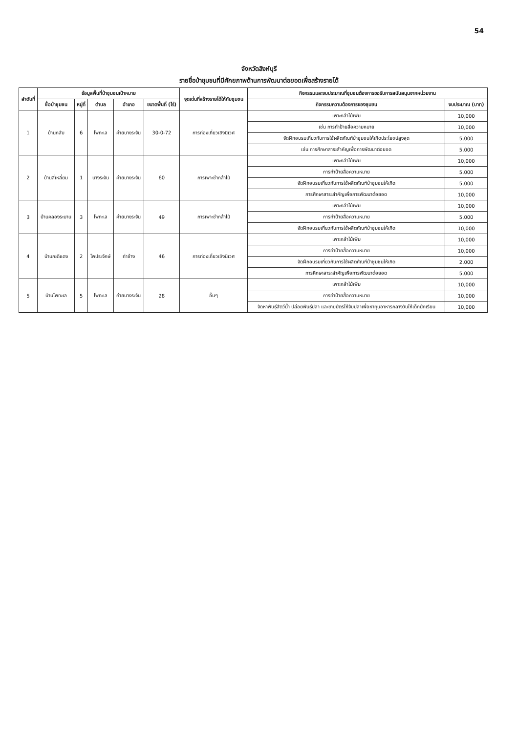54
จังหวัดสิงห์บุรี
รายชื่อป่าชุมชนที่มีศักยภาพด้านการพัฒนาต่อยอดเพื่อสร้างรายได้
| ลำดับที่ | ข้อมูลพื้นที่ป่าชุมชนเป้าหมาย | | | | | จุดเด่นที่สร้างรายได้ให้กับชุมชน | กิจกรรมและงบประมาณที่ชุมชนต้องการขอรับการสนับสนุนจากหน่วยงาน | |
| --- | --- | --- | --- | --- | --- | --- | --- | --- |
| | ชื่อป่าชุมชน | หมู่ที่ | ตำบล | อำเภอ | ขนาดพื้นที่ (ไร่) | | กิจกรรมความต้องการของชุมชน | งบประมาณ (บาท) |
| 1 | บ้านกลับ | 6 | โพทะเล | ค่ายบางระจัน | 30-0-72 | การท่องเที่ยวเชิงนิเวศ | เพาะกล้าไม้เพิ่ม | 10,000 |
| | | | | | | | เช่น การทำป้ายสื่อความหมาย | 10,000 |
| | | | | | | | จัดฝึกอบรมเกี่ยวกับการใช้ผลิตภัณฑ์ป่าชุมชนให้เกิดประโยชน์สูงสุด | 5,000 |
| | | | | | | | เช่น การศึกษาสาระสำคัญเพื่อการพัฒนาต่อยอด | 5,000 |
| 2 | บ้านสี่เหลี่ยม | 1 | บางระจัน | ค่ายบางระจัน | 60 | การเพาะชำกล้าไม้ | เพาะกล้าไม้เพิ่ม | 10,000 |
| | | | | | | | การทำป้ายสื่อความหมาย | 5,000 |
| | | | | | | | จัดฝึกอบรมเกี่ยวกับการใช้ผลิตภัณฑ์ป่าชุมชนให้เกิด | 5,000 |
| | | | | | | | การศึกษาสาระสำคัญเพื่อการพัฒนาต่อยอด | 10,000 |
| 3 | บ้านคลองระมาน | 3 | โพทะเล | ค่ายบางระจัน | 49 | การเพาะชำกล้าไม้ | เพาะกล้าไม้เพิ่ม | 10,000 |
| | | | | | | | การทำป้ายสื่อความหมาย | 5,000 |
| | | | | | | | จัดฝึกอบรมเกี่ยวกับการใช้ผลิตภัณฑ์ป่าชุมชนให้เกิด | 10,000 |
| 4 | บ้านกะดีแดง | 2 | โพประจักษ์ | ท่าช้าง | 46 | การท่องเที่ยวเชิงนิเวศ | เพาะกล้าไม้เพิ่ม | 10,000 |
| | | | | | | | การทำป้ายสื่อความหมาย | 10,000 |
| | | | | | | | จัดฝึกอบรมเกี่ยวกับการใช้ผลิตภัณฑ์ป่าชุมชนให้เกิด | 2,000 |
| | | | | | | | การศึกษาสาระสำคัญเพื่อการพัฒนาต่อยอด | 5,000 |
| 5 | บ้านโพทะเล | 5 | โพทะเล | ค่ายบางระจัน | 28 | อื่นๆ | เพาะกล้าไม้เพิ่ม | 10,000 |
| | | | | | | | การทำป้ายสื่อความหมาย | 10,000 |
| | | | | | | | จัดหาพันธุ์สัตว์น้ำ ปล่อยพันธุ์ปลา และขายบัตรให้จับปลาเพื่อหาทุนอาหารกลางวันให้เด็กนักเรียน | 10,000 |